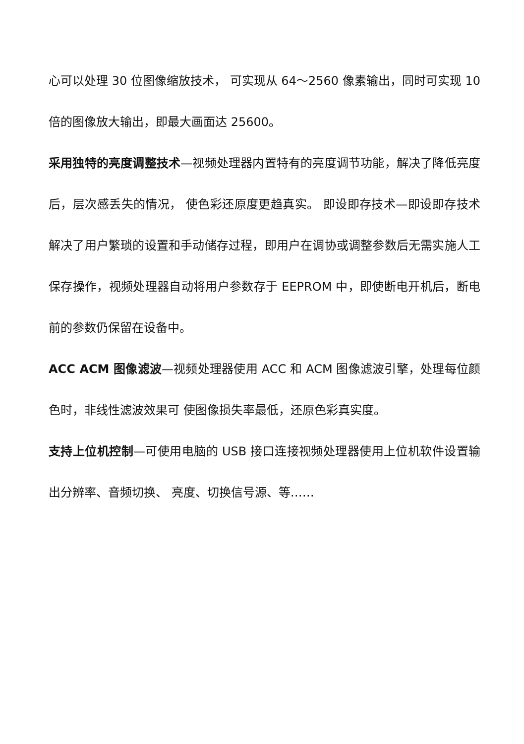心可以处理 30 位图像缩放技术， 可实现从 64～2560 像素输出，同时可实现 10 倍的图像放大输出，即最大画面达 25600。
采用独特的亮度调整技术—视频处理器内置特有的亮度调节功能，解决了降低亮度后，层次感丢失的情况， 使色彩还原度更趋真实。 即设即存技术—即设即存技术解决了用户繁琐的设置和手动储存过程，即用户在调协或调整参数后无需实施人工保存操作，视频处理器自动将用户参数存于 EEPROM 中，即使断电开机后，断电前的参数仍保留在设备中。
ACC ACM 图像滤波—视频处理器使用 ACC 和 ACM 图像滤波引擎，处理每位颜色时，非线性滤波效果可 使图像损失率最低，还原色彩真实度。
支持上位机控制—可使用电脑的 USB 接口连接视频处理器使用上位机软件设置输出分辨率、音频切换、 亮度、切换信号源、等……